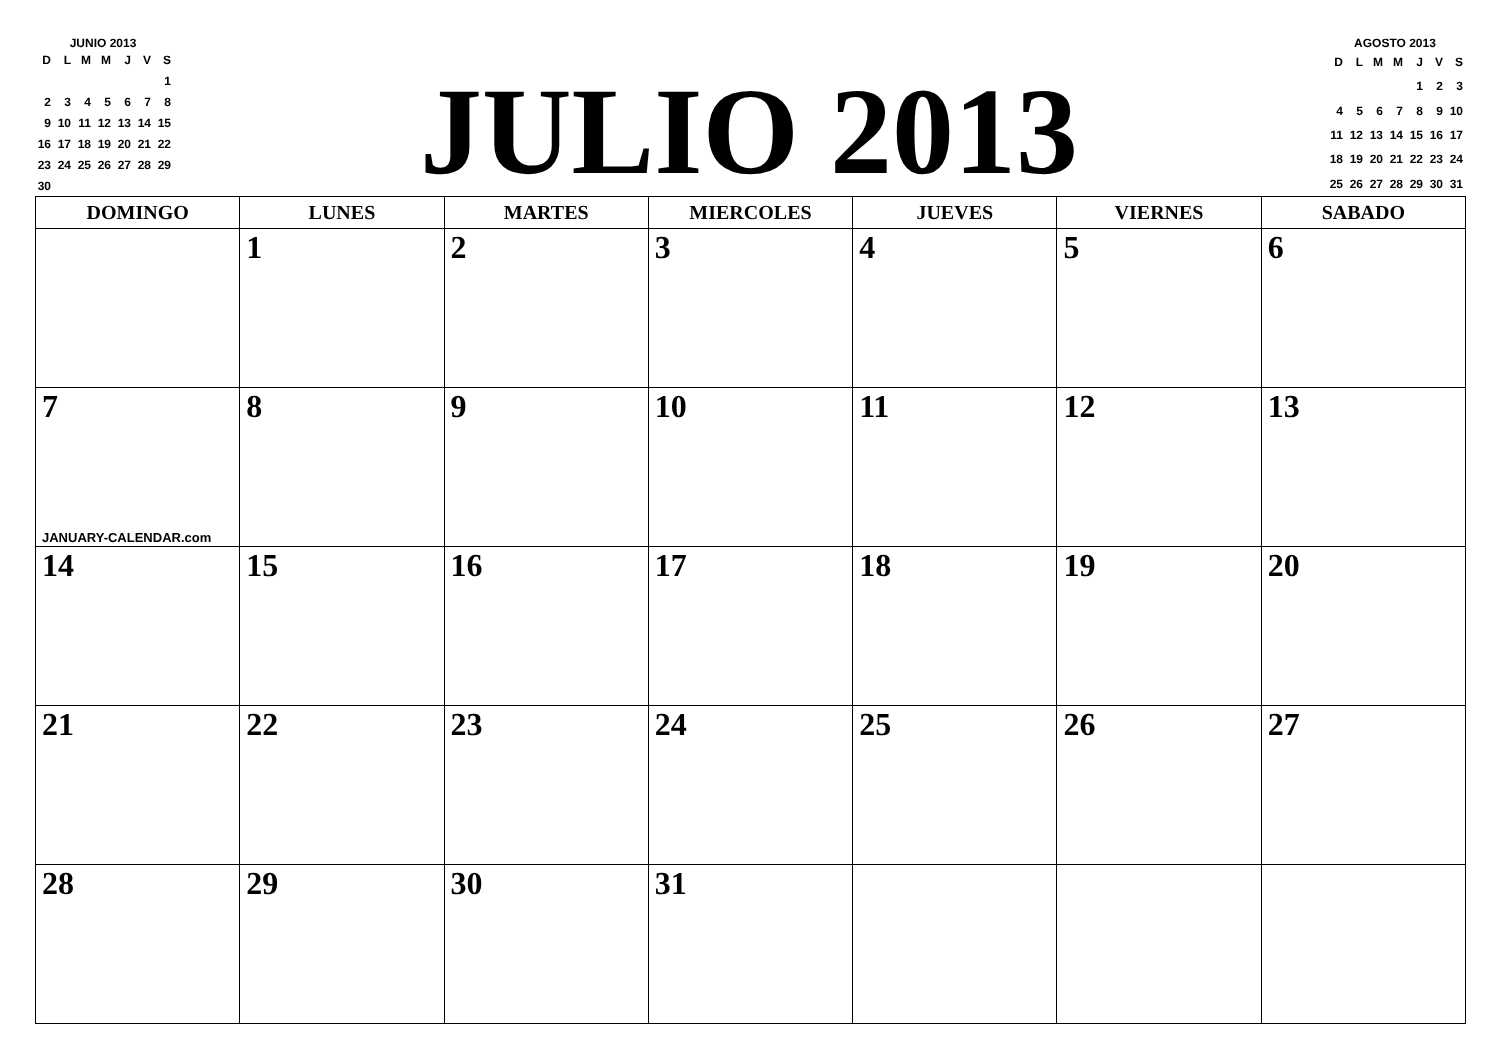JUNIO 2013
| D | L | M | M | J | V | S |
| --- | --- | --- | --- | --- | --- | --- |
| | | | | | | 1 |
| 2 | 3 | 4 | 5 | 6 | 7 | 8 |
| 9 | 10 | 11 | 12 | 13 | 14 | 15 |
| 16 | 17 | 18 | 19 | 20 | 21 | 22 |
| 23 | 24 | 25 | 26 | 27 | 28 | 29 |
| 30 | | | | | | |
JULIO 2013
AGOSTO 2013
| D | L | M | M | J | V | S |
| --- | --- | --- | --- | --- | --- | --- |
| | | | | 1 | 2 | 3 |
| 4 | 5 | 6 | 7 | 8 | 9 | 10 |
| 11 | 12 | 13 | 14 | 15 | 16 | 17 |
| 18 | 19 | 20 | 21 | 22 | 23 | 24 |
| 25 | 26 | 27 | 28 | 29 | 30 | 31 |
| DOMINGO | LUNES | MARTES | MIERCOLES | JUEVES | VIERNES | SABADO |
| --- | --- | --- | --- | --- | --- | --- |
| | 1 | 2 | 3 | 4 | 5 | 6 |
| 7 JANUARY-CALENDAR.com | 8 | 9 | 10 | 11 | 12 | 13 |
| 14 | 15 | 16 | 17 | 18 | 19 | 20 |
| 21 | 22 | 23 | 24 | 25 | 26 | 27 |
| 28 | 29 | 30 | 31 | | | |